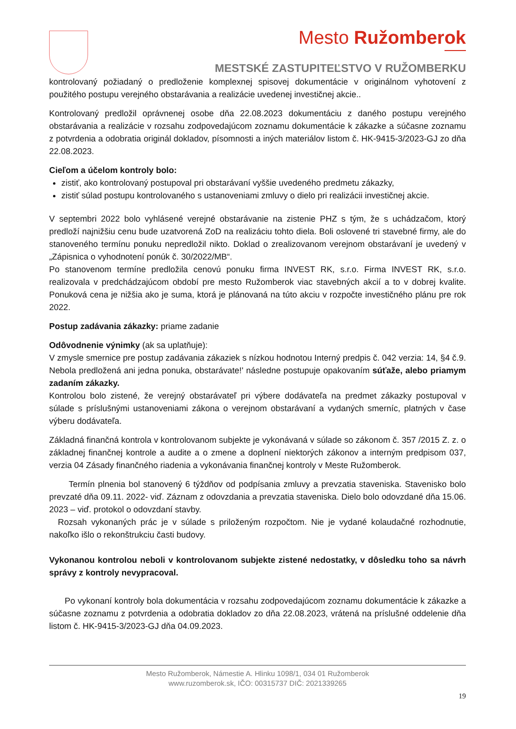Mesto Ružomberok
MESTSKÉ ZASTUPITEĽSTVO V RUŽOMBERKU
kontrolovaný požiadaný o predloženie komplexnej spisovej dokumentácie v originálnom vyhotovení z použitého postupu verejného obstarávania a realizácie uvedenej investičnej akcie..
Kontrolovaný predložil oprávnenej osobe dňa 22.08.2023 dokumentáciu z daného postupu verejného obstarávania a realizácie v rozsahu zodpovedajúcom zoznamu dokumentácie k zákazke a súčasne zoznamu z potvrdenia a odobratia originál dokladov, písomnosti a iných materiálov listom č. HK-9415-3/2023-GJ zo dňa 22.08.2023.
Cieľom a účelom kontroly bolo:
zistiť, ako kontrolovaný postupoval pri obstarávaní vyššie uvedeného predmetu zákazky,
zistiť súlad postupu kontrolovaného s ustanoveniami zmluvy o dielo pri realizácii investičnej akcie.
V septembri 2022 bolo vyhlásené verejné obstarávanie na zistenie PHZ s tým, že s uchádzačom, ktorý predloží najnižšiu cenu bude uzatvorená ZoD na realizáciu tohto diela. Boli oslovené tri stavebné firmy, ale do stanoveného termínu ponuku nepredložil nikto. Doklad o zrealizovanom verejnom obstarávaní je uvedený v „Zápisnica o vyhodnotení ponúk č. 30/2022/MB“.
Po stanovenom termíne predložila cenovú ponuku firma INVEST RK, s.r.o. Firma INVEST RK, s.r.o. realizovala v predchádzajúcom období pre mesto Ružomberok viac stavebných akcií a to v dobrej kvalite. Ponuková cena je nižšia ako je suma, ktorá je plánovaná na túto akciu v rozpočte investičného plánu pre rok 2022.
Postup zadávania zákazky: priame zadanie
Odôvodnenie výnimky (ak sa uplatňuje):
V zmysle smernice pre postup zadávania zákaziek s nízkou hodnotou Interný predpis č. 042 verzia: 14, §4 č.9. Nebola predložená ani jedna ponuka, obstarávate!' následne postupuje opakovaním súťaže, alebo priamym zadaním zákazky.
Kontrolou bolo zistené, že verejný obstarávateľ pri výbere dodávateľa na predmet zákazky postupoval v súlade s príslušnými ustanoveniami zákona o verejnom obstarávaní a vydaných smerníc, platných v čase výberu dodávateľa.
Základná finančná kontrola v kontrolovanom subjekte je vykonávaná v súlade so zákonom č. 357 /2015 Z. z. o základnej finančnej kontrole a audite a o zmene a doplnení niektorých zákonov a interným predpisom 037, verzia 04 Zásady finančného riadenia a vykonávania finančnej kontroly v Meste Ružomberok.
Termín plnenia bol stanovený 6 týždňov od podpísania zmluvy a prevzatia staveniska. Stavenisko bolo prevzaté dňa 09.11. 2022- viď. Záznam z odovzdania a prevzatia staveniska. Dielo bolo odovzdané dňa 15.06. 2023 – viď. protokol o odovzdaní stavby.
Rozsah vykonaných prác je v súlade s priloženým rozpočtom. Nie je vydané kolaudačné rozhodnutie, nakoľko išlo o rekonštrukciu časti budovy.
Vykonanou kontrolou neboli v kontrolovanom subjekte zistené nedostatky, v dôsledku toho sa návrh správy z kontroly nevypracoval.
Po vykonaní kontroly bola dokumentácia v rozsahu zodpovedajúcom zoznamu dokumentácie k zákazke a súčasne zoznamu z potvrdenia a odobratia dokladov zo dňa 22.08.2023, vrátená na príslušné oddelenie dňa listom č. HK-9415-3/2023-GJ dňa 04.09.2023.
Mesto Ružomberok, Námestie A. Hlinku 1098/1, 034 01 Ružomberok
www.ruzomberok.sk, IČO: 00315737 DIČ: 2021339265
19